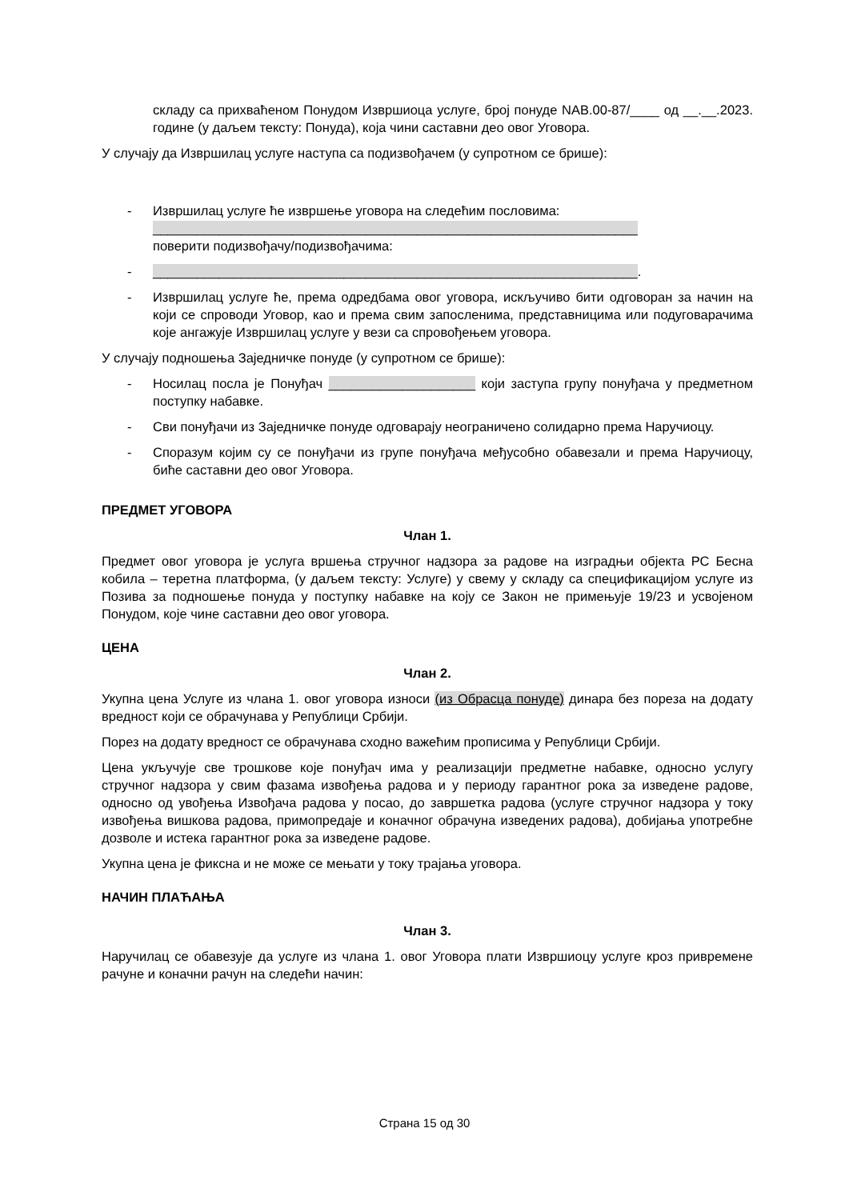складу са прихваћеном Понудом Извршиоца услуге, број понуде NAB.00-87/____ од __.__.2023. године (у даљем тексту: Понуда), која чини саставни део овог Уговора.
У случају да Извршилац услуге наступа са подизвођачем (у супротном се брише):
- Извршилац услуге ће извршење уговора на следећим пословима:
__________________________________________________________________
поверити подизвођачу/подизвођачима:
- __________________________________________________________________.
- Извршилац услуге ће, према одредбама овог уговора, искључиво бити одговоран за начин на који се спроводи Уговор, као и према свим запосленима, представницима или подуговарачима које ангажује Извршилац услуге у вези са спровођењем уговора.
У случају подношења Заједничке понуде (у супротном се брише):
- Носилац посла је Понуђач ____________________ који заступа групу понуђача у предметном поступку набавке.
- Сви понуђачи из Заједничке понуде одговарају неограничено солидарно према Наручиоцу.
- Споразум којим су се понуђачи из групе понуђача међусобно обавезали и према Наручиоцу, биће саставни део овог Уговора.
ПРЕДМЕТ УГОВОРА
Члан 1.
Предмет овог уговора је услуга вршења стручног надзора за радове на изградњи објекта РС Бесна кобила – теретна платформа, (у даљем тексту: Услуге) у свему у складу са спецификацијом услуге из Позива за подношење понуда у поступку набавке на коју се Закон не примењује 19/23 и усвојеном Понудом, које чине саставни део овог уговора.
ЦЕНА
Члан 2.
Укупна цена Услуге из члана 1. овог уговора износи (из Обрасца понуде) динара без пореза на додату вредност који се обрачунава у Републици Србији.
Порез на додату вредност се обрачунава сходно важећим прописима у Републици Србији.
Цена укључује све трошкове које понуђач има у реализацији предметне набавке, односно услугу стручног надзора у свим фазама извођења радова и у периоду гарантног рока за изведене радове, односно од увођења Извођача радова у посао, до завршетка радова (услуге стручног надзора у току извођења вишкова радова, примопредаје и коначног обрачуна изведених радова), добијања употребне дозволе и истека гарантног рока за изведене радове.
Укупна цена је фиксна и не може се мењати у току трајања уговора.
НАЧИН ПЛАЋАЊА
Члан 3.
Наручилац се обавезује да услуге из члана 1. овог Уговора плати Извршиоцу услуге кроз привремене рачуне и коначни рачун на следећи начин:
Страна 15 од 30